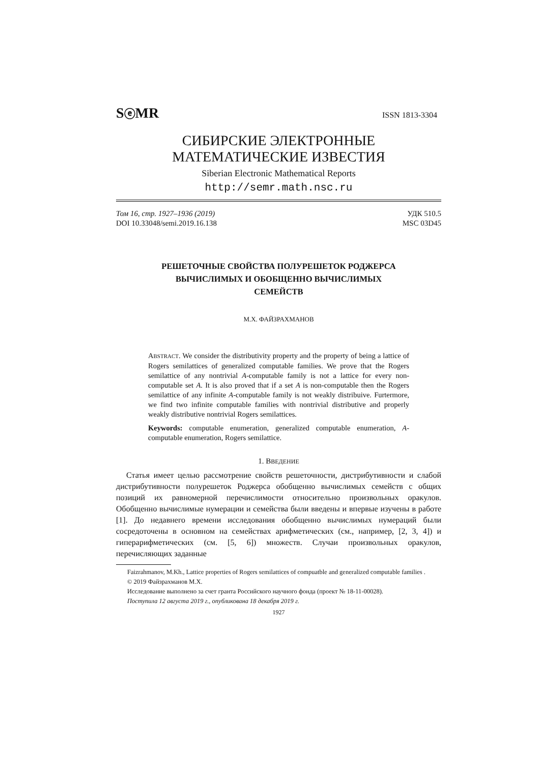SⓔMR ISSN 1813-3304
СИБИРСКИЕ ЭЛЕКТРОННЫЕ
МАТЕМАТИЧЕСКИЕ ИЗВЕСТИЯ
Siberian Electronic Mathematical Reports
http://semr.math.nsc.ru
Том 16, стр. 1927–1936 (2019)
DOI 10.33048/semi.2019.16.138
УДК 510.5
MSC 03D45
РЕШЕТОЧНЫЕ СВОЙСТВА ПОЛУРЕШЕТОК РОДЖЕРСА
ВЫЧИСЛИМЫХ И ОБОБЩЕННО ВЫЧИСЛИМЫХ
СЕМЕЙСТВ
М.Х. ФАЙЗРАХМАНОВ
ABSTRACT. We consider the distributivity property and the property of being a lattice of Rogers semilattices of generalized computable families. We prove that the Rogers semilattice of any nontrivial A-computable family is not a lattice for every non-computable set A. It is also proved that if a set A is non-computable then the Rogers semilattice of any infinite A-computable family is not weakly distribuive. Furtermore, we find two infinite computable families with nontrivial distributive and properly weakly distributive nontrivial Rogers semilattices.
Keywords: computable enumeration, generalized computable enumeration, A-computable enumeration, Rogers semilattice.
1. ВВЕДЕНИЕ
Статья имеет целью рассмотрение свойств решеточности, дистрибутивности и слабой дистрибутивности полурешеток Роджерса обобщенно вычислимых семейств с общих позиций их равномерной перечислимости относительно произвольных оракулов. Обобщенно вычислимые нумерации и семейства были введены и впервые изучены в работе [1]. До недавнего времени исследования обобщенно вычислимых нумераций были сосредоточены в основном на семействах арифметических (см., например, [2, 3, 4]) и гиперарифметических (см. [5, 6]) множеств. Случаи произвольных оракулов, перечисляющих заданные
Faizrahmanov, M.Kh., Lattice properties of Rogers semilattices of compuatble and generalized computable families .
© 2019 Файзрахманов М.Х.
Исследование выполнено за счет гранта Российского научного фонда (проект № 18-11-00028).
Поступила 12 августа 2019 г., опубликована 18 декабря 2019 г.
1927